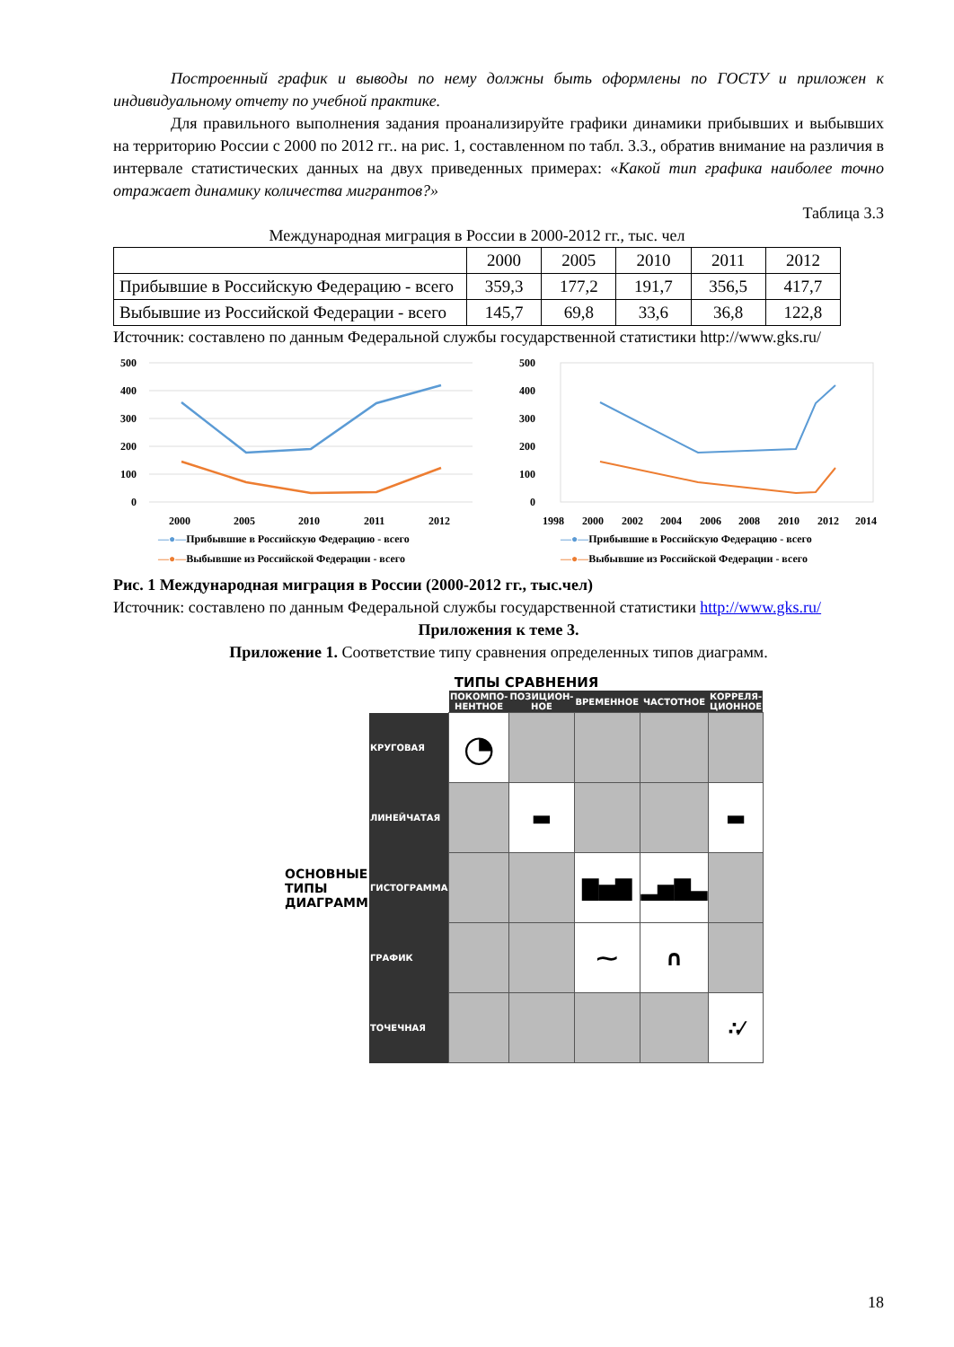Построенный график и выводы по нему должны быть оформлены по ГОСТУ и приложен к индивидуальному отчету по учебной практике.
Для правильного выполнения задания проанализируйте графики динамики прибывших и выбывших на территорию России с 2000 по 2012 гг.. на рис. 1, составленном по табл. 3.3., обратив внимание на различия в интервале статистических данных на двух приведенных примерах: «Какой тип графика наиболее точно отражает динамику количества мигрантов?»
Таблица 3.3
Международная миграция в России в 2000-2012 гг., тыс. чел
| | 2000 | 2005 | 2010 | 2011 | 2012 |
| --- | --- | --- | --- | --- | --- |
| Прибывшие в Российскую Федерацию - всего | 359,3 | 177,2 | 191,7 | 356,5 | 417,7 |
| Выбывшие из Российской Федерации - всего | 145,7 | 69,8 | 33,6 | 36,8 | 122,8 |
Источник: составлено по данным Федеральной службы государственной статистики http://www.gks.ru/
500
400
300
200
100
0
2000
2005
2010
2011
2012
—●—Прибывшие в Российскую Федерацию - всего
—●—Выбывшие из Российской Федерации - всего
500
400
300
200
100
0
1998
2000
2002
2004
2006
2008
2010
2012
2014
—●—Прибывшие в Российскую Федерацию - всего
—●—Выбывшие из Российской Федерации - всего
Рис. 1 Международная миграция в России (2000-2012 гг., тыс.чел)
Источник: составлено по данным Федеральной службы государственной статистики http://www.gks.ru/
Приложения к теме 3.
Приложение 1. Соответствие типу сравнения определенных типов диаграмм.
ТИПЫ СРАВНЕНИЯ
| | | ПОКОМПО-НЕНТНОЕ | ПОЗИЦИОН-НОЕ | ВРЕМЕННОЕ | ЧАСТОТНОЕ | КОРРЕЛЯ-ЦИОННОЕ |
| ОСНОВНЫЕ ТИПЫ ДИАГРАММ | КРУГОВАЯ | ◔ | | | | |
| | ЛИНЕЙЧАТАЯ | | ▬ | | | ▬ |
| | ГИСТОГРАММА | | | ▇▅▇ | ▂▅▇▃ | |
| | ГРАФИК | | | ⁓ | ∩ | |
| | ТОЧЕЧНАЯ | | | | | ∴⁄ |
18